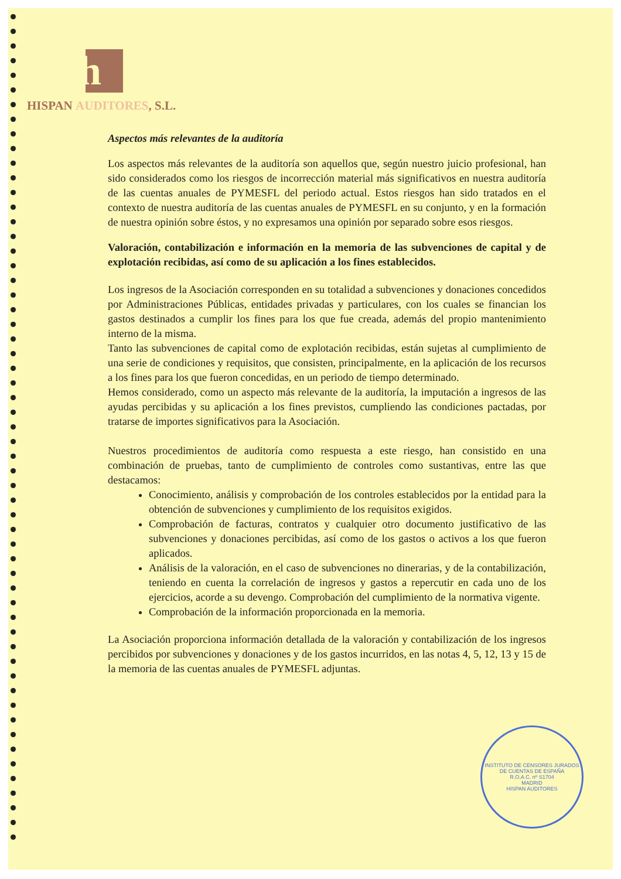h
HISPAN AUDITORES, S.L.
Aspectos más relevantes de la auditoría
Los aspectos más relevantes de la auditoría son aquellos que, según nuestro juicio profesional, han sido considerados como los riesgos de incorrección material más significativos en nuestra auditoría de las cuentas anuales de PYMESFL del periodo actual. Estos riesgos han sido tratados en el contexto de nuestra auditoría de las cuentas anuales de PYMESFL en su conjunto, y en la formación de nuestra opinión sobre éstos, y no expresamos una opinión por separado sobre esos riesgos.
Valoración, contabilización e información en la memoria de las subvenciones de capital y de explotación recibidas, así como de su aplicación a los fines establecidos.
Los ingresos de la Asociación corresponden en su totalidad a subvenciones y donaciones concedidos por Administraciones Públicas, entidades privadas y particulares, con los cuales se financian los gastos destinados a cumplir los fines para los que fue creada, además del propio mantenimiento interno de la misma.
Tanto las subvenciones de capital como de explotación recibidas, están sujetas al cumplimiento de una serie de condiciones y requisitos, que consisten, principalmente, en la aplicación de los recursos a los fines para los que fueron concedidas, en un periodo de tiempo determinado.
Hemos considerado, como un aspecto más relevante de la auditoría, la imputación a ingresos de las ayudas percibidas y su aplicación a los fines previstos, cumpliendo las condiciones pactadas, por tratarse de importes significativos para la Asociación.
Nuestros procedimientos de auditoría como respuesta a este riesgo, han consistido en una combinación de pruebas, tanto de cumplimiento de controles como sustantivas, entre las que destacamos:
Conocimiento, análisis y comprobación de los controles establecidos por la entidad para la obtención de subvenciones y cumplimiento de los requisitos exigidos.
Comprobación de facturas, contratos y cualquier otro documento justificativo de las subvenciones y donaciones percibidas, así como de los gastos o activos a los que fueron aplicados.
Análisis de la valoración, en el caso de subvenciones no dinerarias, y de la contabilización, teniendo en cuenta la correlación de ingresos y gastos a repercutir en cada uno de los ejercicios, acorde a su devengo. Comprobación del cumplimiento de la normativa vigente.
Comprobación de la información proporcionada en la memoria.
La Asociación proporciona información detallada de la valoración y contabilización de los ingresos percibidos por subvenciones y donaciones y de los gastos incurridos, en las notas 4, 5, 12, 13 y 15 de la memoria de las cuentas anuales de PYMESFL adjuntas.
INSTITUTO DE CENSORES JURADOS DE CUENTAS DE ESPAÑA
R.O.A.C. nº S1704
MADRID
HISPAN AUDITORES